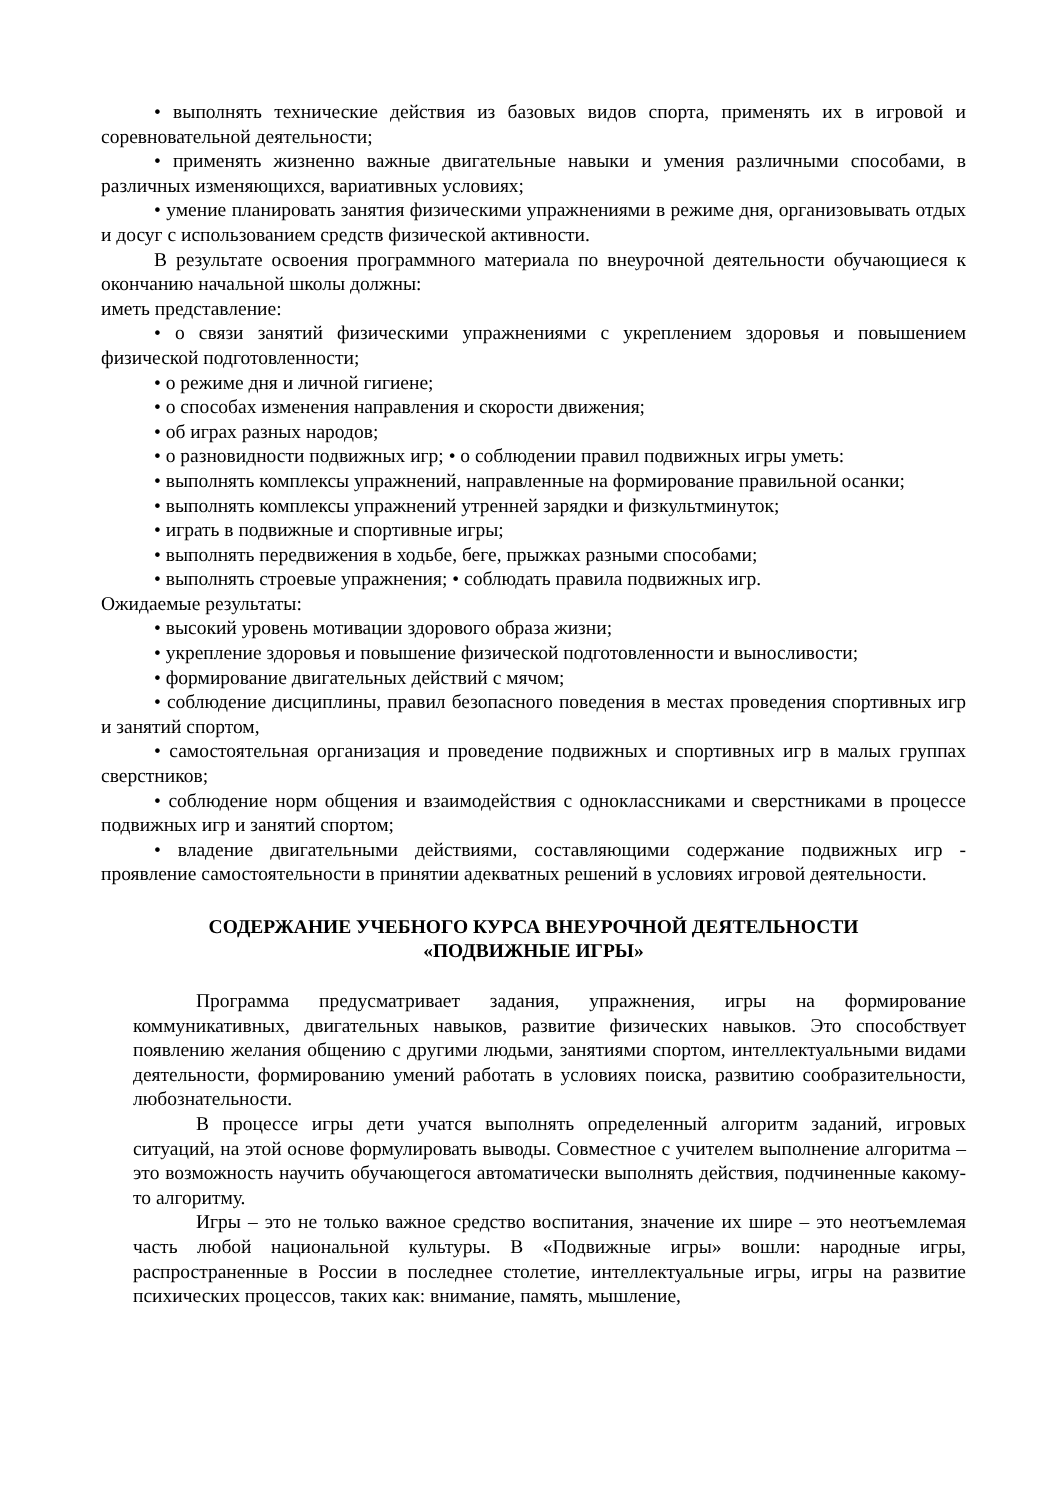• выполнять технические действия из базовых видов спорта, применять их в игровой и соревновательной деятельности;
• применять жизненно важные двигательные навыки и умения различными способами, в различных изменяющихся, вариативных условиях;
• умение планировать занятия физическими упражнениями в режиме дня, организовывать отдых и досуг с использованием средств физической активности.
В результате освоения программного материала по внеурочной деятельности обучающиеся к окончанию начальной школы должны:
иметь представление:
• о связи занятий физическими упражнениями с укреплением здоровья и повышением физической подготовленности;
• о режиме дня и личной гигиене;
• о способах изменения направления и скорости движения;
• об играх разных народов;
• о разновидности подвижных игр; • о соблюдении правил подвижных игры уметь:
• выполнять комплексы упражнений, направленные на формирование правильной осанки;
• выполнять комплексы упражнений утренней зарядки и физкультминуток;
• играть в подвижные и спортивные игры;
• выполнять передвижения в ходьбе, беге, прыжках разными способами;
• выполнять строевые упражнения; • соблюдать правила подвижных игр.
Ожидаемые результаты:
• высокий уровень мотивации здорового образа жизни;
• укрепление здоровья и повышение физической подготовленности и выносливости;
• формирование двигательных действий с мячом;
• соблюдение дисциплины, правил безопасного поведения в местах проведения спортивных игр и занятий спортом,
• самостоятельная организация и проведение подвижных и спортивных игр в малых группах сверстников;
• соблюдение норм общения и взаимодействия с одноклассниками и сверстниками в процессе подвижных игр и занятий спортом;
• владение двигательными действиями, составляющими содержание подвижных игр - проявление самостоятельности в принятии адекватных решений в условиях игровой деятельности.
СОДЕРЖАНИЕ УЧЕБНОГО КУРСА ВНЕУРОЧНОЙ ДЕЯТЕЛЬНОСТИ
«ПОДВИЖНЫЕ ИГРЫ»
Программа предусматривает задания, упражнения, игры на формирование коммуникативных, двигательных навыков, развитие физических навыков. Это способствует появлению желания общению с другими людьми, занятиями спортом, интеллектуальными видами деятельности, формированию умений работать в условиях поиска, развитию сообразительности, любознательности.
В процессе игры дети учатся выполнять определенный алгоритм заданий, игровых ситуаций, на этой основе формулировать выводы. Совместное с учителем выполнение алгоритма – это возможность научить обучающегося автоматически выполнять действия, подчиненные какому-то алгоритму.
Игры – это не только важное средство воспитания, значение их шире – это неотъемлемая часть любой национальной культуры. В «Подвижные игры» вошли: народные игры, распространенные в России в последнее столетие, интеллектуальные игры, игры на развитие психических процессов, таких как: внимание, память, мышление,